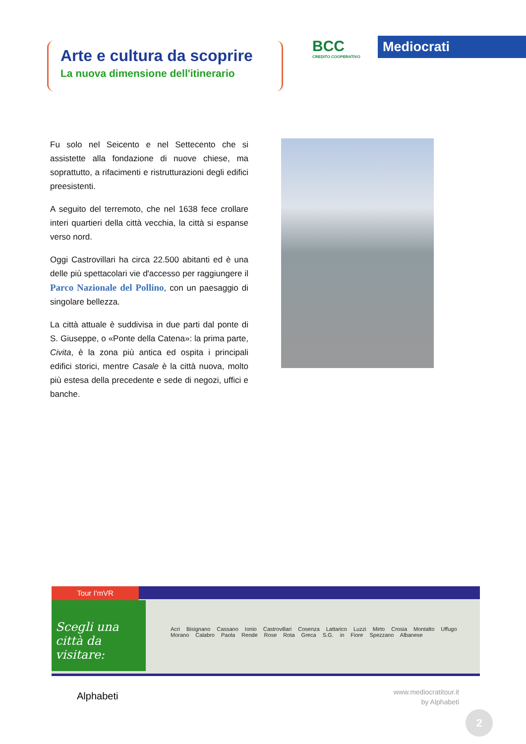Arte e cultura da scoprire
La nuova dimensione dell'itinerario
BCC
CREDITO COOPERATIVO
Mediocrati
Fu solo nel Seicento e nel Settecento che si assistette alla fondazione di nuove chiese, ma soprattutto, a rifacimenti e ristrutturazioni degli edifici preesistenti.
A seguito del terremoto, che nel 1638 fece crollare interi quartieri della città vecchia, la città si espanse verso nord.
Oggi Castrovillari ha circa 22.500 abitanti ed è una delle più spettacolari vie d'accesso per raggiungere il Parco Nazionale del Pollino, con un paesaggio di singolare bellezza.
La città attuale è suddivisa in due parti dal ponte di S. Giuseppe, o «Ponte della Catena»: la prima parte, Civita, è la zona più antica ed ospita i principali edifici storici, mentre Casale è la città nuova, molto più estesa della precedente e sede di negozi, uffici e banche.
Tour I'mVR
Scegli una città da visitare:
Acri Bisignano Cassano Ionio Castrovillari Cosenza Lattarico Luzzi Mirto Crosia Montalto Uffugo Morano Calabro Paola Rende Rose Rota Greca S.G. in Fiore Spezzano Albanese
Alphabeti
www.mediocratitour.it
by Alphabeti
2